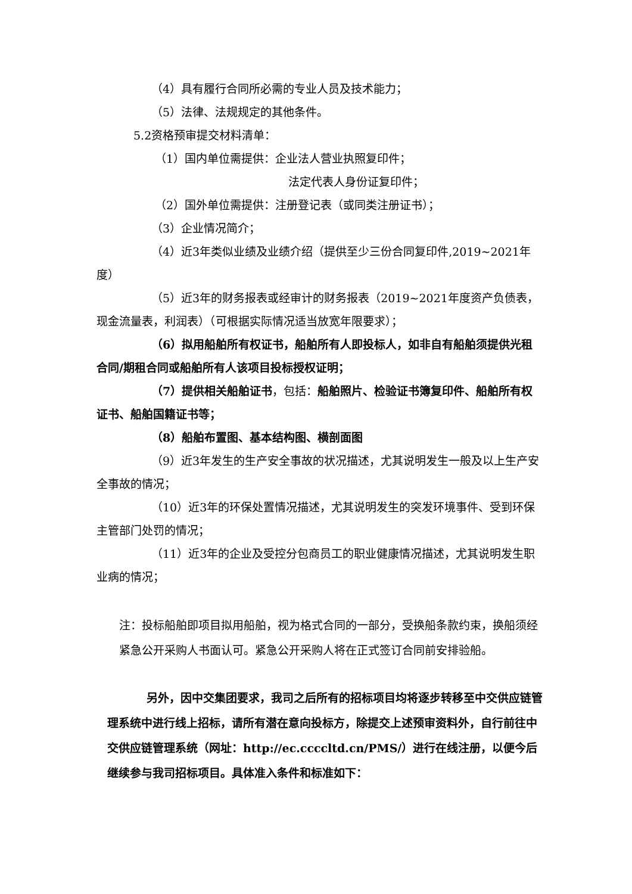（4）具有履行合同所必需的专业人员及技术能力；
（5）法律、法规规定的其他条件。
5.2资格预审提交材料清单：
（1）国内单位需提供：企业法人营业执照复印件；
法定代表人身份证复印件；
（2）国外单位需提供：注册登记表（或同类注册证书）；
（3）企业情况简介；
（4）近3年类似业绩及业绩介绍（提供至少三份合同复印件,2019~2021年度）
（5）近3年的财务报表或经审计的财务报表（2019~2021年度资产负债表，现金流量表，利润表）（可根据实际情况适当放宽年限要求）；
（6）拟用船舶所有权证书，船舶所有人即投标人，如非自有船舶须提供光租合同/期租合同或船舶所有人该项目投标授权证明；
（7）提供相关船舶证书，包括：船舶照片、检验证书簿复印件、船舶所有权证书、船舶国籍证书等；
（8）船舶布置图、基本结构图、横剖面图
（9）近3年发生的生产安全事故的状况描述，尤其说明发生一般及以上生产安全事故的情况；
（10）近3年的环保处置情况描述，尤其说明发生的突发环境事件、受到环保主管部门处罚的情况；
（11）近3年的企业及受控分包商员工的职业健康情况描述，尤其说明发生职业病的情况；
注：投标船舶即项目拟用船舶，视为格式合同的一部分，受换船条款约束，换船须经紧急公开采购人书面认可。紧急公开采购人将在正式签订合同前安排验船。
另外，因中交集团要求，我司之后所有的招标项目均将逐步转移至中交供应链管理系统中进行线上招标，请所有潜在意向投标方，除提交上述预审资料外，自行前往中交供应链管理系统（网址：http://ec.ccccltd.cn/PMS/）进行在线注册，以便今后继续参与我司招标项目。具体准入条件和标准如下：